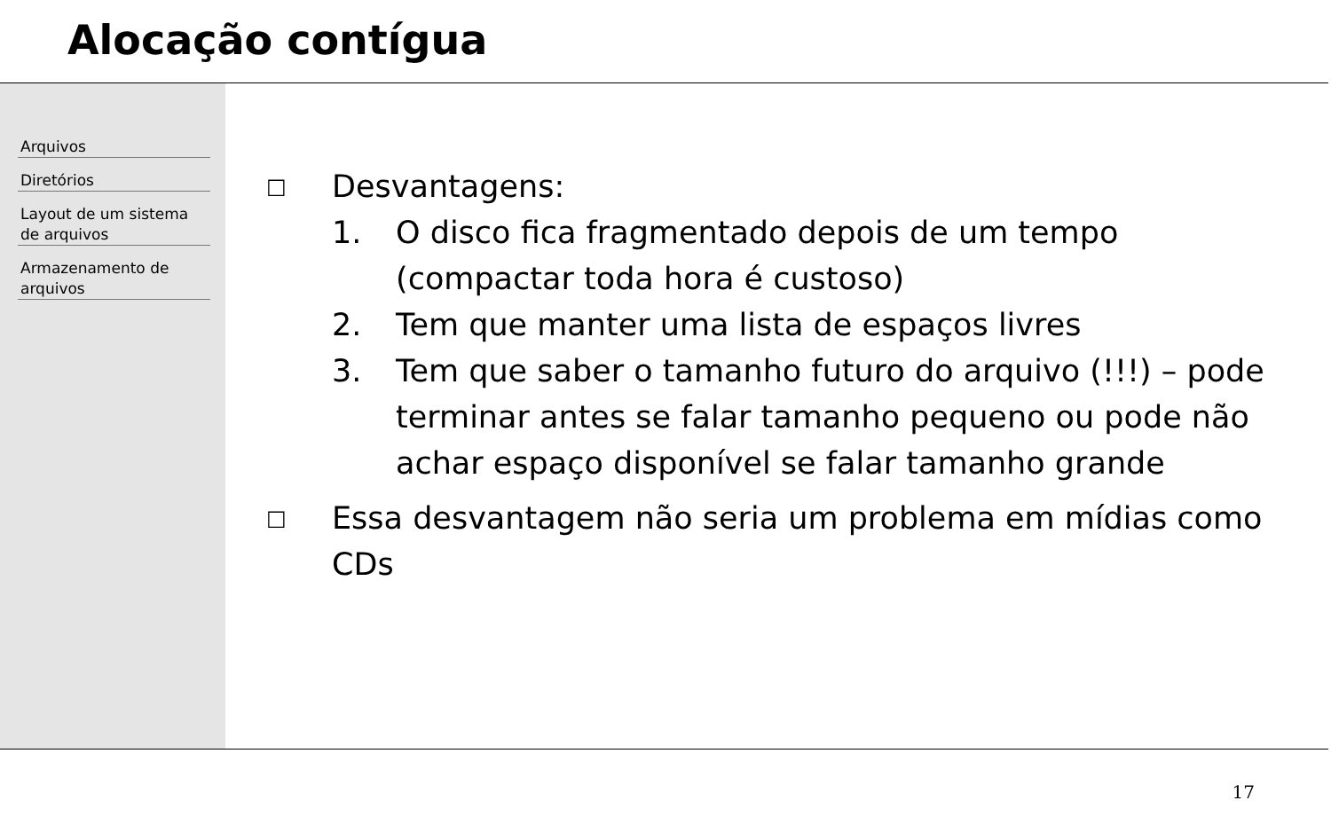Alocação contígua
Arquivos
Diretórios
Layout de um sistema de arquivos
Armazenamento de arquivos
□
Desvantagens:
1. O disco fica fragmentado depois de um tempo (compactar toda hora é custoso)
2. Tem que manter uma lista de espaços livres
3. Tem que saber o tamanho futuro do arquivo (!!!) – pode terminar antes se falar tamanho pequeno ou pode não achar espaço disponível se falar tamanho grande
□
Essa desvantagem não seria um problema em mídias como CDs
17